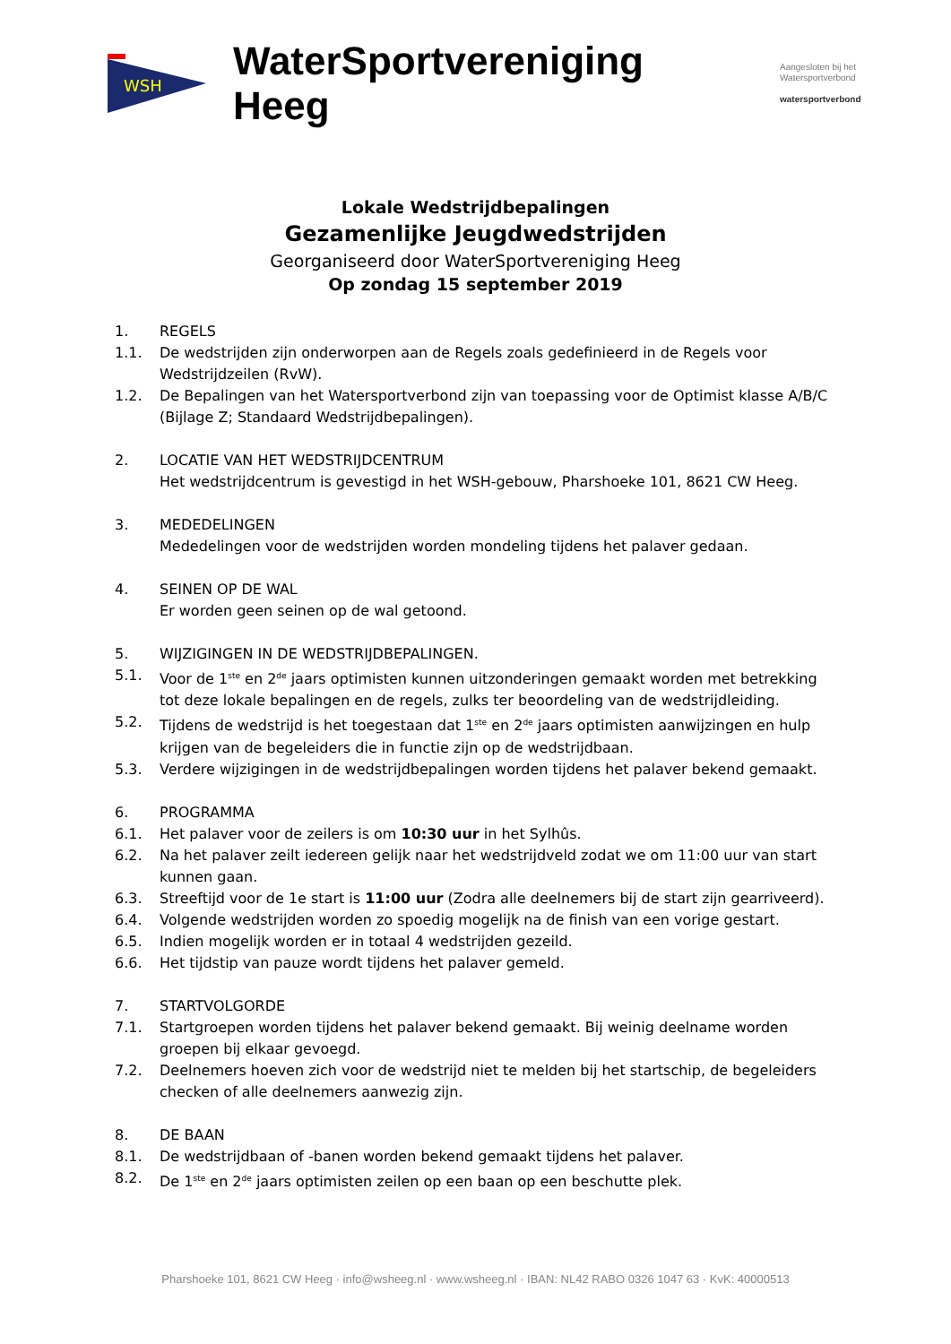WSH
WaterSportvereniging Heeg
Aangesloten bij het
Watersportverbond
watersportverbond
Lokale Wedstrijdbepalingen
Gezamenlijke Jeugdwedstrijden
Georganiseerd door WaterSportvereniging Heeg
Op zondag 15 september 2019
1. REGELS
1.1. De wedstrijden zijn onderworpen aan de Regels zoals gedefinieerd in de Regels voor Wedstrijdzeilen (RvW).
1.2. De Bepalingen van het Watersportverbond zijn van toepassing voor de Optimist klasse A/B/C (Bijlage Z; Standaard Wedstrijdbepalingen).
2. LOCATIE VAN HET WEDSTRIJDCENTRUM
Het wedstrijdcentrum is gevestigd in het WSH-gebouw, Pharshoeke 101, 8621 CW Heeg.
3. MEDEDELINGEN
Mededelingen voor de wedstrijden worden mondeling tijdens het palaver gedaan.
4. SEINEN OP DE WAL
Er worden geen seinen op de wal getoond.
5. WIJZIGINGEN IN DE WEDSTRIJDBEPALINGEN.
5.1. Voor de 1<sup>ste</sup> en 2<sup>de</sup> jaars optimisten kunnen uitzonderingen gemaakt worden met betrekking tot deze lokale bepalingen en de regels, zulks ter beoordeling van de wedstrijdleiding.
5.2. Tijdens de wedstrijd is het toegestaan dat 1<sup>ste</sup> en 2<sup>de</sup> jaars optimisten aanwijzingen en hulp krijgen van de begeleiders die in functie zijn op de wedstrijdbaan.
5.3. Verdere wijzigingen in de wedstrijdbepalingen worden tijdens het palaver bekend gemaakt.
6. PROGRAMMA
6.1. Het palaver voor de zeilers is om 10:30 uur in het Sylhûs.
6.2. Na het palaver zeilt iedereen gelijk naar het wedstrijdveld zodat we om 11:00 uur van start kunnen gaan.
6.3. Streeftijd voor de 1e start is 11:00 uur (Zodra alle deelnemers bij de start zijn gearriveerd).
6.4. Volgende wedstrijden worden zo spoedig mogelijk na de finish van een vorige gestart.
6.5. Indien mogelijk worden er in totaal 4 wedstrijden gezeild.
6.6. Het tijdstip van pauze wordt tijdens het palaver gemeld.
7. STARTVOLGORDE
7.1. Startgroepen worden tijdens het palaver bekend gemaakt. Bij weinig deelname worden groepen bij elkaar gevoegd.
7.2. Deelnemers hoeven zich voor de wedstrijd niet te melden bij het startschip, de begeleiders checken of alle deelnemers aanwezig zijn.
8. DE BAAN
8.1. De wedstrijdbaan of -banen worden bekend gemaakt tijdens het palaver.
8.2. De 1<sup>ste</sup> en 2<sup>de</sup> jaars optimisten zeilen op een baan op een beschutte plek.
Pharshoeke 101, 8621 CW Heeg · info@wsheeg.nl · www.wsheeg.nl · IBAN: NL42 RABO 0326 1047 63 · KvK: 40000513